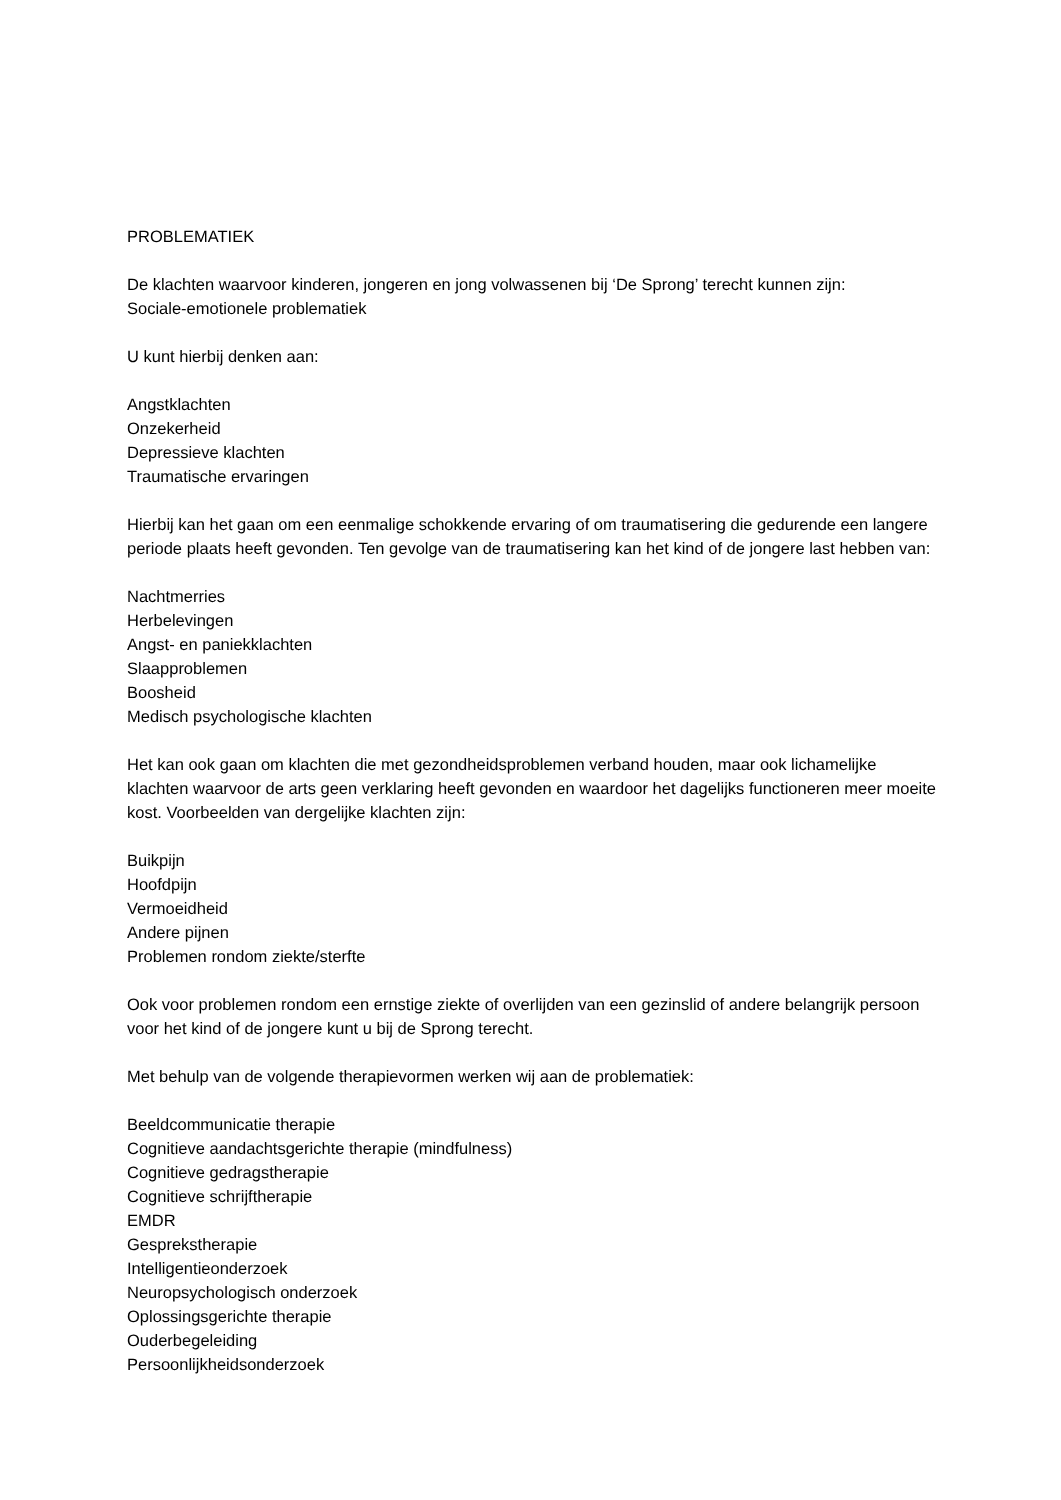PROBLEMATIEK
De klachten waarvoor kinderen, jongeren en jong volwassenen bij ‘De Sprong’ terecht kunnen zijn:
Sociale-emotionele problematiek
U kunt hierbij denken aan:
Angstklachten
Onzekerheid
Depressieve klachten
Traumatische ervaringen
Hierbij kan het gaan om een eenmalige schokkende ervaring of om traumatisering die gedurende een langere periode plaats heeft gevonden. Ten gevolge van de traumatisering kan het kind of de jongere last hebben van:
Nachtmerries
Herbelevingen
Angst- en paniekklachten
Slaapproblemen
Boosheid
Medisch psychologische klachten
Het kan ook gaan om klachten die met gezondheidsproblemen verband houden, maar ook lichamelijke klachten waarvoor de arts geen verklaring heeft gevonden en waardoor het dagelijks functioneren meer moeite kost. Voorbeelden van dergelijke klachten zijn:
Buikpijn
Hoofdpijn
Vermoeidheid
Andere pijnen
Problemen rondom ziekte/sterfte
Ook voor problemen rondom een ernstige ziekte of overlijden van een gezinslid of andere belangrijk persoon voor het kind of de jongere kunt u bij de Sprong terecht.
Met behulp van de volgende therapievormen werken wij aan de problematiek:
Beeldcommunicatie therapie
Cognitieve aandachtsgerichte therapie (mindfulness)
Cognitieve gedragstherapie
Cognitieve schrijftherapie
EMDR
Gesprekstherapie
Intelligentieonderzoek
Neuropsychologisch onderzoek
Oplossingsgerichte therapie
Ouderbegeleiding
Persoonlijkheidsonderzoek